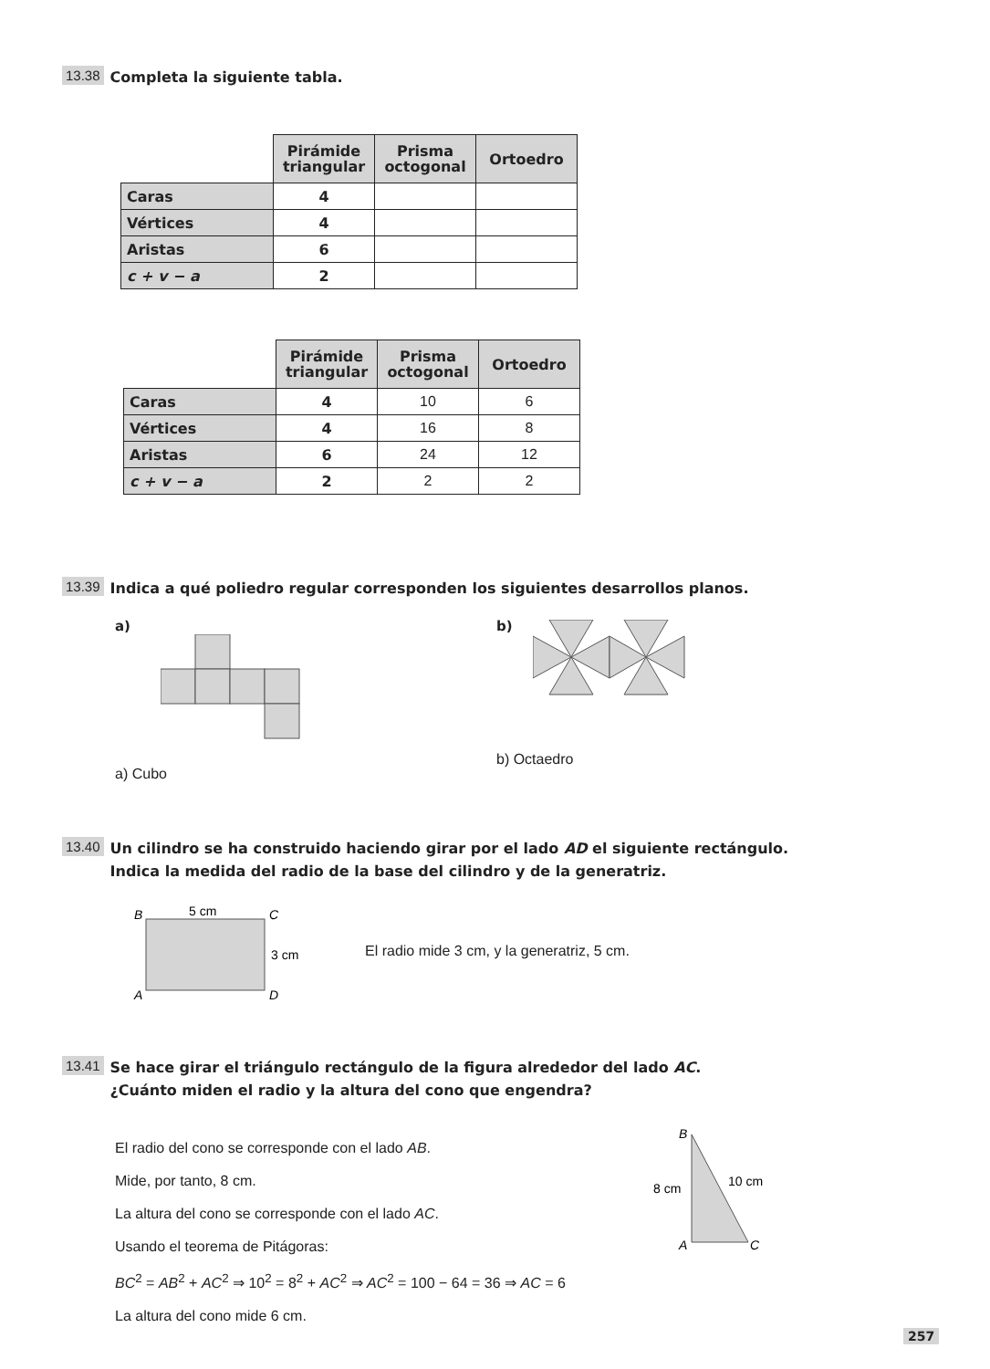13.38 Completa la siguiente tabla.
| | Pirámide triangular | Prisma octogonal | Ortoedro |
| Caras | 4 | | |
| Vértices | 4 | | |
| Aristas | 6 | | |
| c + v − a | 2 | | |
| | Pirámide triangular | Prisma octogonal | Ortoedro |
| Caras | 4 | 10 | 6 |
| Vértices | 4 | 16 | 8 |
| Aristas | 6 | 24 | 12 |
| c + v − a | 2 | 2 | 2 |
13.39 Indica a qué poliedro regular corresponden los siguientes desarrollos planos.
a)
a) Cubo
b)
b) Octaedro
13.40 Un cilindro se ha construido haciendo girar por el lado AD el siguiente rectángulo.
Indica la medida del radio de la base del cilindro y de la generatriz.
B
5 cm
C
3 cm
A
D
El radio mide 3 cm, y la generatriz, 5 cm.
13.41 Se hace girar el triángulo rectángulo de la figura alrededor del lado AC.
¿Cuánto miden el radio y la altura del cono que engendra?
El radio del cono se corresponde con el lado AB.
Mide, por tanto, 8 cm.
La altura del cono se corresponde con el lado AC.
Usando el teorema de Pitágoras:
BC<sup>2</sup> = AB<sup>2</sup> + AC<sup>2</sup> ⇒ 10<sup>2</sup> = 8<sup>2</sup> + AC<sup>2</sup> ⇒ AC<sup>2</sup> = 100 − 64 = 36 ⇒ AC = 6
La altura del cono mide 6 cm.
B
8 cm
10 cm
A
C
257